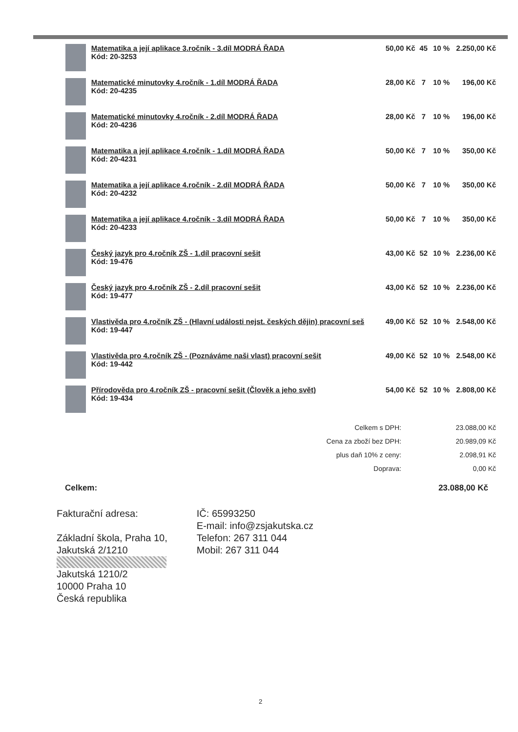| | Matematika a její aplikace 3.ročník - 3.díl MODRÁ ŘADA Kód: 20-3253 | 50,00 Kč | 45 | 10 % | 2.250,00 Kč |
| | Matematické minutovky 4.ročník - 1.díl MODRÁ ŘADA Kód: 20-4235 | 28,00 Kč | 7 | 10 % | 196,00 Kč |
| | Matematické minutovky 4.ročník - 2.díl MODRÁ ŘADA Kód: 20-4236 | 28,00 Kč | 7 | 10 % | 196,00 Kč |
| | Matematika a její aplikace 4.ročník - 1.díl MODRÁ ŘADA Kód: 20-4231 | 50,00 Kč | 7 | 10 % | 350,00 Kč |
| | Matematika a její aplikace 4.ročník - 2.díl MODRÁ ŘADA Kód: 20-4232 | 50,00 Kč | 7 | 10 % | 350,00 Kč |
| | Matematika a její aplikace 4.ročník - 3.díl MODRÁ ŘADA Kód: 20-4233 | 50,00 Kč | 7 | 10 % | 350,00 Kč |
| | Český jazyk pro 4.ročník ZŠ - 1.díl pracovní sešit Kód: 19-476 | 43,00 Kč | 52 | 10 % | 2.236,00 Kč |
| | Český jazyk pro 4.ročník ZŠ - 2.díl pracovní sešit Kód: 19-477 | 43,00 Kč | 52 | 10 % | 2.236,00 Kč |
| | Vlastivěda pro 4.ročník ZŠ - (Hlavní události nejst. českých dějin) pracovní seš Kód: 19-447 | 49,00 Kč | 52 | 10 % | 2.548,00 Kč |
| | Vlastivěda pro 4.ročník ZŠ - (Poznáváme naši vlast) pracovní sešit Kód: 19-442 | 49,00 Kč | 52 | 10 % | 2.548,00 Kč |
| | Přírodověda pro 4.ročník ZŠ - pracovní sešit (Člověk a jeho svět) Kód: 19-434 | 54,00 Kč | 52 | 10 % | 2.808,00 Kč |
| Celkem s DPH: | 23.088,00 Kč |
| Cena za zboží bez DPH: | 20.989,09 Kč |
| plus daň 10% z ceny: | 2.098,91 Kč |
| Doprava: | 0,00 Kč |
Celkem: 23.088,00 Kč
Fakturační adresa:
Základní škola, Praha 10,
Jakutská 2/1210
Jakutská 1210/2
10000 Praha 10
Česká republika
IČ: 65993250
E-mail: info@zsjakutska.cz
Telefon: 267 311 044
Mobil: 267 311 044
2